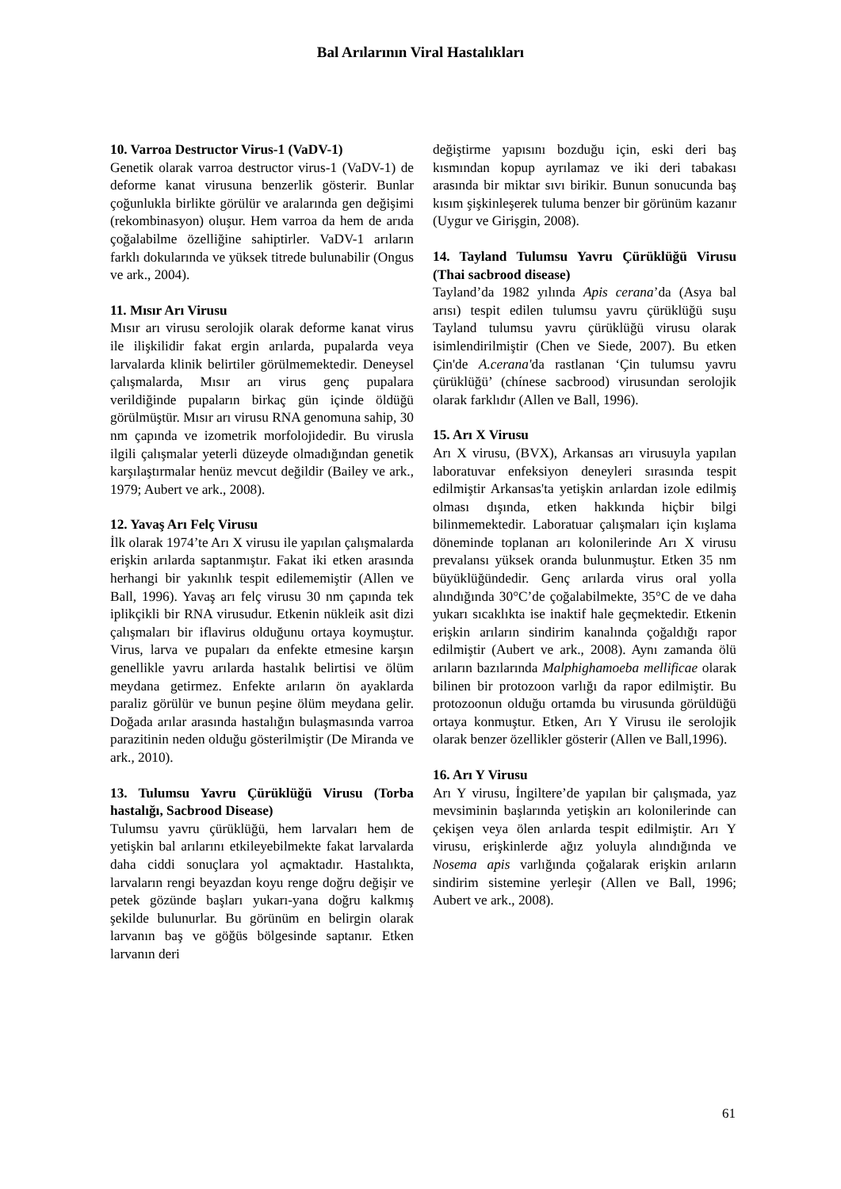Bal Arılarının Viral Hastalıkları
10. Varroa Destructor Virus-1 (VaDV-1)
Genetik olarak varroa destructor virus-1 (VaDV-1) de deforme kanat virusuna benzerlik gösterir. Bunlar çoğunlukla birlikte görülür ve aralarında gen değişimi (rekombinasyon) oluşur. Hem varroa da hem de arıda çoğalabilme özelliğine sahiptirler. VaDV-1 arıların farklı dokularında ve yüksek titrede bulunabilir (Ongus ve ark., 2004).
11. Mısır Arı Virusu
Mısır arı virusu serolojik olarak deforme kanat virus ile ilişkilidir fakat ergin arılarda, pupalarda veya larvalarda klinik belirtiler görülmemektedir. Deneysel çalışmalarda, Mısır arı virus genç pupalara verildiğinde pupaların birkaç gün içinde öldüğü görülmüştür. Mısır arı virusu RNA genomuna sahip, 30 nm çapında ve izometrik morfolojidedir. Bu virusla ilgili çalışmalar yeterli düzeyde olmadığından genetik karşılaştırmalar henüz mevcut değildir (Bailey ve ark., 1979; Aubert ve ark., 2008).
12. Yavaş Arı Felç Virusu
İlk olarak 1974’te Arı X virusu ile yapılan çalışmalarda erişkin arılarda saptanmıştır. Fakat iki etken arasında herhangi bir yakınlık tespit edilememiştir (Allen ve Ball, 1996). Yavaş arı felç virusu 30 nm çapında tek iplikçikli bir RNA virusudur. Etkenin nükleik asit dizi çalışmaları bir iflavirus olduğunu ortaya koymuştur. Virus, larva ve pupaları da enfekte etmesine karşın genellikle yavru arılarda hastalık belirtisi ve ölüm meydana getirmez. Enfekte arıların ön ayaklarda paraliz görülür ve bunun peşine ölüm meydana gelir. Doğada arılar arasında hastalığın bulaşmasında varroa parazitinin neden olduğu gösterilmiştir (De Miranda ve ark., 2010).
13. Tulumsu Yavru Çürüklüğü Virusu (Torba hastalığı, Sacbrood Disease)
Tulumsu yavru çürüklüğü, hem larvaları hem de yetişkin bal arılarını etkileyebilmekte fakat larvalarda daha ciddi sonuçlara yol açmaktadır. Hastalıkta, larvaların rengi beyazdan koyu renge doğru değişir ve petek gözünde başları yukarı-yana doğru kalkmış şekilde bulunurlar. Bu görünüm en belirgin olarak larvanın baş ve göğüs bölgesinde saptanır. Etken larvanın deri
değiştirme yapısını bozduğu için, eski deri baş kısmından kopup ayrılamaz ve iki deri tabakası arasında bir miktar sıvı birikir. Bunun sonucunda baş kısım şişkinleşerek tuluma benzer bir görünüm kazanır (Uygur ve Girişgin, 2008).
14. Tayland Tulumsu Yavru Çürüklüğü Virusu (Thai sacbrood disease)
Tayland’da 1982 yılında Apis cerana’da (Asya bal arısı) tespit edilen tulumsu yavru çürüklüğü suşu Tayland tulumsu yavru çürüklüğü virusu olarak isimlendirilmiştir (Chen ve Siede, 2007). Bu etken Çin'de A.cerana'da rastlanan ‘Çin tulumsu yavru çürüklüğü’ (chínese sacbrood) virusundan serolojik olarak farklıdır (Allen ve Ball, 1996).
15. Arı X Virusu
Arı X virusu, (BVX), Arkansas arı virusuyla yapılan laboratuvar enfeksiyon deneyleri sırasında tespit edilmiştir Arkansas'ta yetişkin arılardan izole edilmiş olması dışında, etken hakkında hiçbir bilgi bilinmemektedir. Laboratuar çalışmaları için kışlama döneminde toplanan arı kolonilerinde Arı X virusu prevalansı yüksek oranda bulunmuştur. Etken 35 nm büyüklüğündedir. Genç arılarda virus oral yolla alındığında 30°C’de çoğalabilmekte, 35°C de ve daha yukarı sıcaklıkta ise inaktif hale geçmektedir. Etkenin erişkin arıların sindirim kanalında çoğaldığı rapor edilmiştir (Aubert ve ark., 2008). Aynı zamanda ölü arıların bazılarında Malphighamoeba mellificae olarak bilinen bir protozoon varlığı da rapor edilmiştir. Bu protozoonun olduğu ortamda bu virusunda görüldüğü ortaya konmuştur. Etken, Arı Y Virusu ile serolojik olarak benzer özellikler gösterir (Allen ve Ball,1996).
16. Arı Y Virusu
Arı Y virusu, İngiltere’de yapılan bir çalışmada, yaz mevsiminin başlarında yetişkin arı kolonilerinde can çekişen veya ölen arılarda tespit edilmiştir. Arı Y virusu, erişkinlerde ağız yoluyla alındığında ve Nosema apis varlığında çoğalarak erişkin arıların sindirim sistemine yerleşir (Allen ve Ball, 1996; Aubert ve ark., 2008).
61